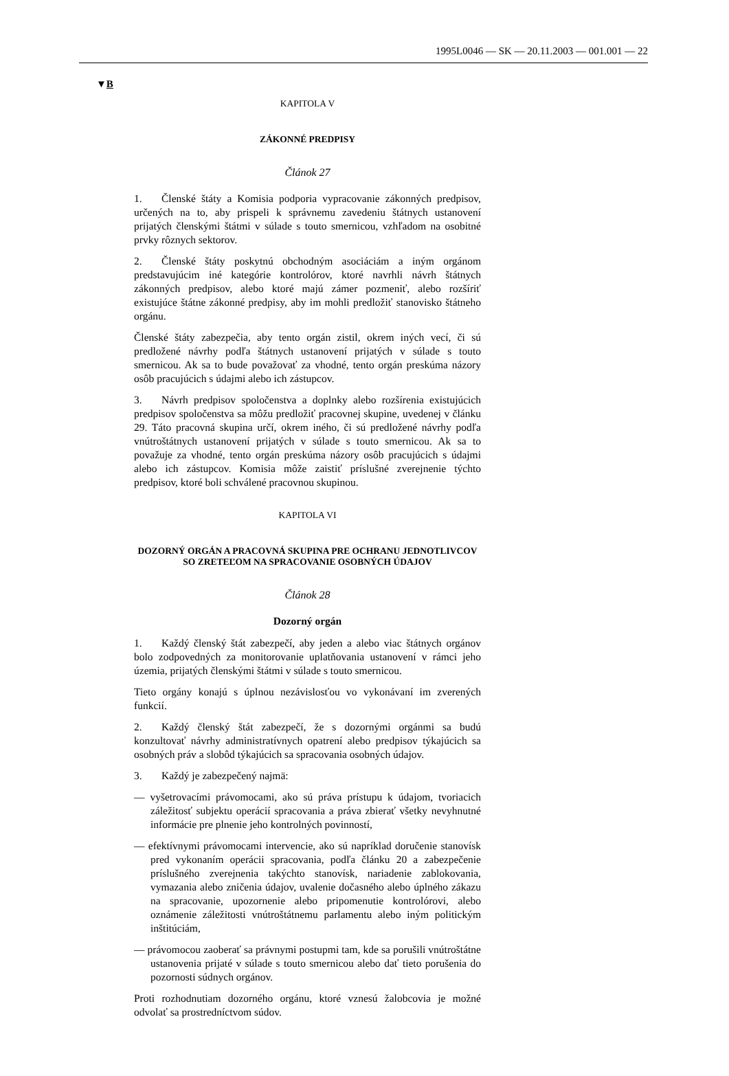1995L0046 — SK — 20.11.2003 — 001.001 — 22
▼B
KAPITOLA V
ZÁKONNÉ PREDPISY
Článok 27
1. Členské štáty a Komisia podporia vypracovanie zákonných predpisov, určených na to, aby prispeli k správnemu zavedeniu štátnych ustanovení prijatých členskými štátmi v súlade s touto smernicou, vzhľadom na osobitné prvky rôznych sektorov.
2. Členské štáty poskytnú obchodným asociáciám a iným orgánom predstavujúcim iné kategórie kontrolórov, ktoré navrhli návrh štátnych zákonných predpisov, alebo ktoré majú zámer pozmeniť, alebo rozšíriť existujúce štátne zákonné predpisy, aby im mohli predložiť stanovisko štátneho orgánu.
Členské štáty zabezpečia, aby tento orgán zistil, okrem iných vecí, či sú predložené návrhy podľa štátnych ustanovení prijatých v súlade s touto smernicou. Ak sa to bude považovať za vhodné, tento orgán preskúma názory osôb pracujúcich s údajmi alebo ich zástupcov.
3. Návrh predpisov spoločenstva a doplnky alebo rozšírenia existujúcich predpisov spoločenstva sa môžu predložiť pracovnej skupine, uvedenej v článku 29. Táto pracovná skupina určí, okrem iného, či sú predložené návrhy podľa vnútroštátnych ustanovení prijatých v súlade s touto smernicou. Ak sa to považuje za vhodné, tento orgán preskúma názory osôb pracujúcich s údajmi alebo ich zástupcov. Komisia môže zaistiť príslušné zverejnenie týchto predpisov, ktoré boli schválené pracovnou skupinou.
KAPITOLA VI
DOZORNÝ ORGÁN A PRACOVNÁ SKUPINA PRE OCHRANU JEDNOTLIVCOV SO ZRETEĽOM NA SPRACOVANIE OSOBNÝCH ÚDAJOV
Článok 28
Dozorný orgán
1. Každý členský štát zabezpečí, aby jeden a alebo viac štátnych orgánov bolo zodpovedných za monitorovanie uplatňovania ustanovení v rámci jeho územia, prijatých členskými štátmi v súlade s touto smernicou.
Tieto orgány konajú s úplnou nezávislosťou vo vykonávaní im zverených funkcií.
2. Každý členský štát zabezpečí, že s dozornými orgánmi sa budú konzultovať návrhy administratívnych opatrení alebo predpisov týkajúcich sa osobných práv a slobôd týkajúcich sa spracovania osobných údajov.
3. Každý je zabezpečený najmä:
— vyšetrovacími právomocami, ako sú práva prístupu k údajom, tvoriacich záležitosť subjektu operácií spracovania a práva zbierať všetky nevyhnutné informácie pre plnenie jeho kontrolných povinností,
— efektívnymi právomocami intervencie, ako sú napríklad doručenie stanovísk pred vykonaním operácii spracovania, podľa článku 20 a zabezpečenie príslušného zverejnenia takýchto stanovísk, nariadenie zablokovania, vymazania alebo zničenia údajov, uvalenie dočasného alebo úplného zákazu na spracovanie, upozornenie alebo pripomenutie kontrolórovi, alebo oznámenie záležitosti vnútroštátnemu parlamentu alebo iným politickým inštitúciám,
— právomocou zaoberať sa právnymi postupmi tam, kde sa porušili vnútroštátne ustanovenia prijaté v súlade s touto smernicou alebo dať tieto porušenia do pozornosti súdnych orgánov.
Proti rozhodnutiam dozorného orgánu, ktoré vznesú žalobcovia je možné odvolať sa prostredníctvom súdov.